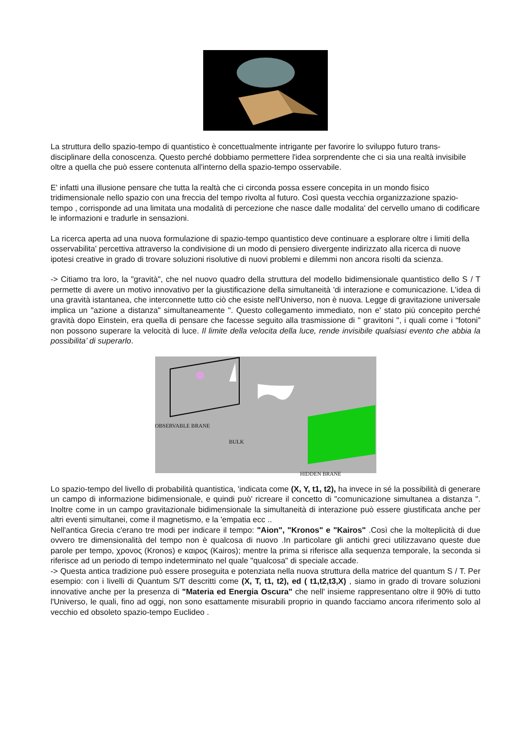La struttura dello spazio-tempo di quantistico è concettualmente intrigante per favorire lo sviluppo futuro trans-disciplinare della conoscenza. Questo perché dobbiamo permettere l'idea sorprendente che ci sia una realtà invisibile oltre a quella che può essere contenuta all'interno della spazio-tempo osservabile.
E' infatti una illusione pensare che tutta la realtà che ci circonda possa essere concepita in un mondo fisico tridimensionale nello spazio con una freccia del tempo rivolta al futuro. Così questa vecchia organizzazione spazio-tempo , corrisponde ad una limitata una modalità di percezione che nasce dalle modalita' del cervello umano di codificare le informazioni e tradurle in sensazioni.
La ricerca aperta ad una nuova formulazione di spazio-tempo quantistico deve continuare a esplorare oltre i limiti della osservabilita' percettiva attraverso la condivisione di un modo di pensiero divergente indirizzato alla ricerca di nuove ipotesi creative in grado di trovare soluzioni risolutive di nuovi problemi e dilemmi non ancora risolti da scienza.
-> Citiamo tra loro, la "gravità", che nel nuovo quadro della struttura del modello bidimensionale quantistico dello S / T permette di avere un motivo innovativo per la giustificazione della simultaneità 'di interazione e comunicazione. L'idea di una gravità istantanea, che interconnette tutto ciò che esiste nell'Universo, non è nuova. Legge di gravitazione universale implica un "azione a distanza" simultaneamente ". Questo collegamento immediato, non e' stato più concepito perché gravità dopo Einstein, era quella di pensare che facesse seguito alla trasmissione di " gravitoni ", i quali come i “fotoni” non possono superare la velocità di luce. Il limite della velocita della luce, rende invisibile qualsiasi evento che abbia la possibilita’ di superarlo.
OBSERVABLE BRANE
BULK
HIDDEN BRANE
Lo spazio-tempo del livello di probabilità quantistica, 'indicata come (X, Y, t1, t2), ha invece in sé la possibilità di generare un campo di informazione bidimensionale, e quindi può' ricreare il concetto di "comunicazione simultanea a distanza ". Inoltre come in un campo gravitazionale bidimensionale la simultaneità di interazione può essere giustificata anche per altri eventi simultanei, come il magnetismo, e la 'empatia ecc ..
Nell'antica Grecia c'erano tre modi per indicare il tempo: "Aion", "Kronos" e "Kairos" .Così che la molteplicità di due ovvero tre dimensionalità del tempo non è qualcosa di nuovo .In particolare gli antichi greci utilizzavano queste due parole per tempo, χρονος (Kronos) e καιρος (Kairos); mentre la prima si riferisce alla sequenza temporale, la seconda si riferisce ad un periodo di tempo indeterminato nel quale "qualcosa" di speciale accade.
-> Questa antica tradizione può essere proseguita e potenziata nella nuova struttura della matrice del quantum S / T. Per esempio: con i livelli di Quantum S/T descritti come (X, T, t1, t2), ed ( t1,t2,t3,X) , siamo in grado di trovare soluzioni innovative anche per la presenza di "Materia ed Energia Oscura" che nell' insieme rappresentano oltre il 90% di tutto l'Universo, le quali, fino ad oggi, non sono esattamente misurabili proprio in quando facciamo ancora riferimento solo al vecchio ed obsoleto spazio-tempo Euclideo .